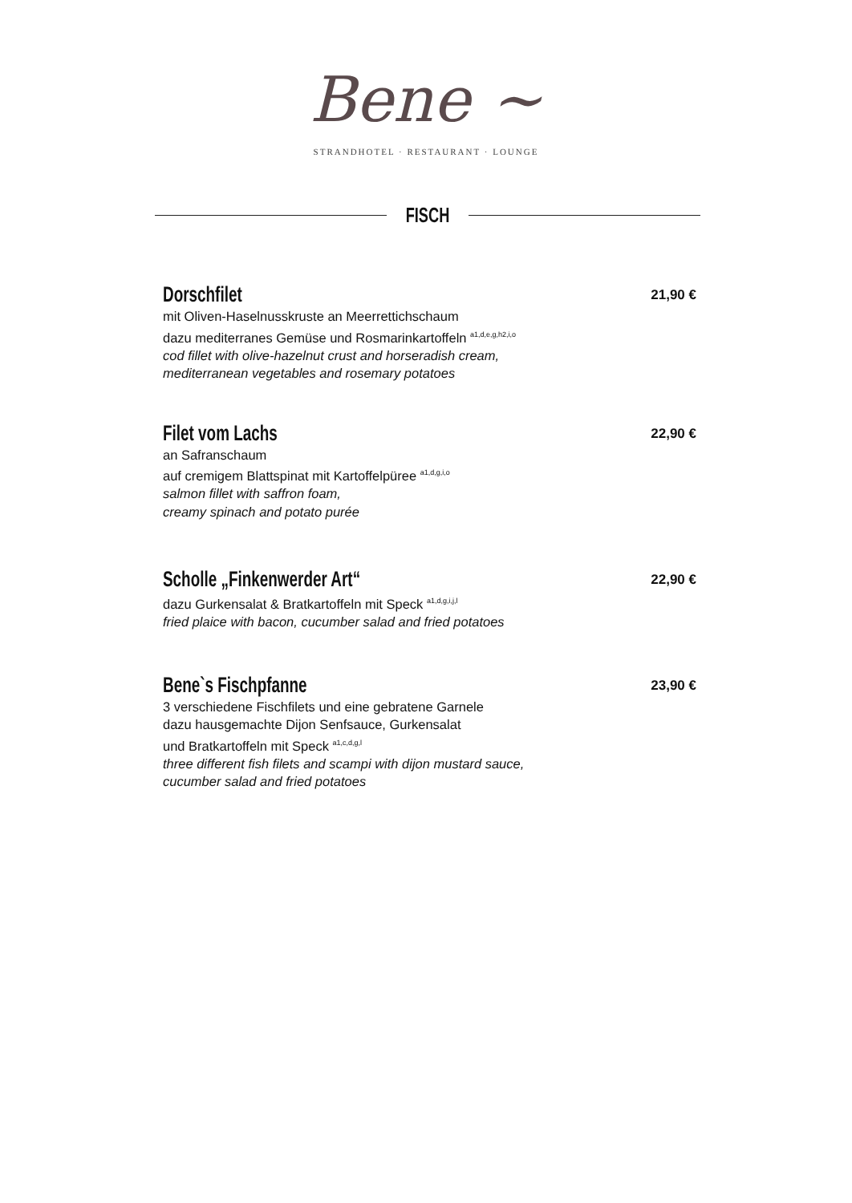Bene ~
STRANDHOTEL · RESTAURANT · LOUNGE
FISCH
Dorschfilet
21,90 €
mit Oliven-Haselnusskruste an Meerrettichschaum
dazu mediterranes Gemüse und Rosmarinkartoffeln <sup>a1,d,e,g,h2,i,o</sup>
cod fillet with olive-hazelnut crust and horseradish cream,
mediterranean vegetables and rosemary potatoes
Filet vom Lachs
22,90 €
an Safranschaum
auf cremigem Blattspinat mit Kartoffelpüree <sup>a1,d,g,i,o</sup>
salmon fillet with saffron foam,
creamy spinach and potato purée
Scholle „Finkenwerder Art“
22,90 €
dazu Gurkensalat & Bratkartoffeln mit Speck <sup>a1,d,g,i,j,l</sup>
fried plaice with bacon, cucumber salad and fried potatoes
Bene`s Fischpfanne
23,90 €
3 verschiedene Fischfilets und eine gebratene Garnele
dazu hausgemachte Dijon Senfsauce, Gurkensalat
und Bratkartoffeln mit Speck <sup>a1,c,d,g,l</sup>
three different fish filets and scampi with dijon mustard sauce,
cucumber salad and fried potatoes